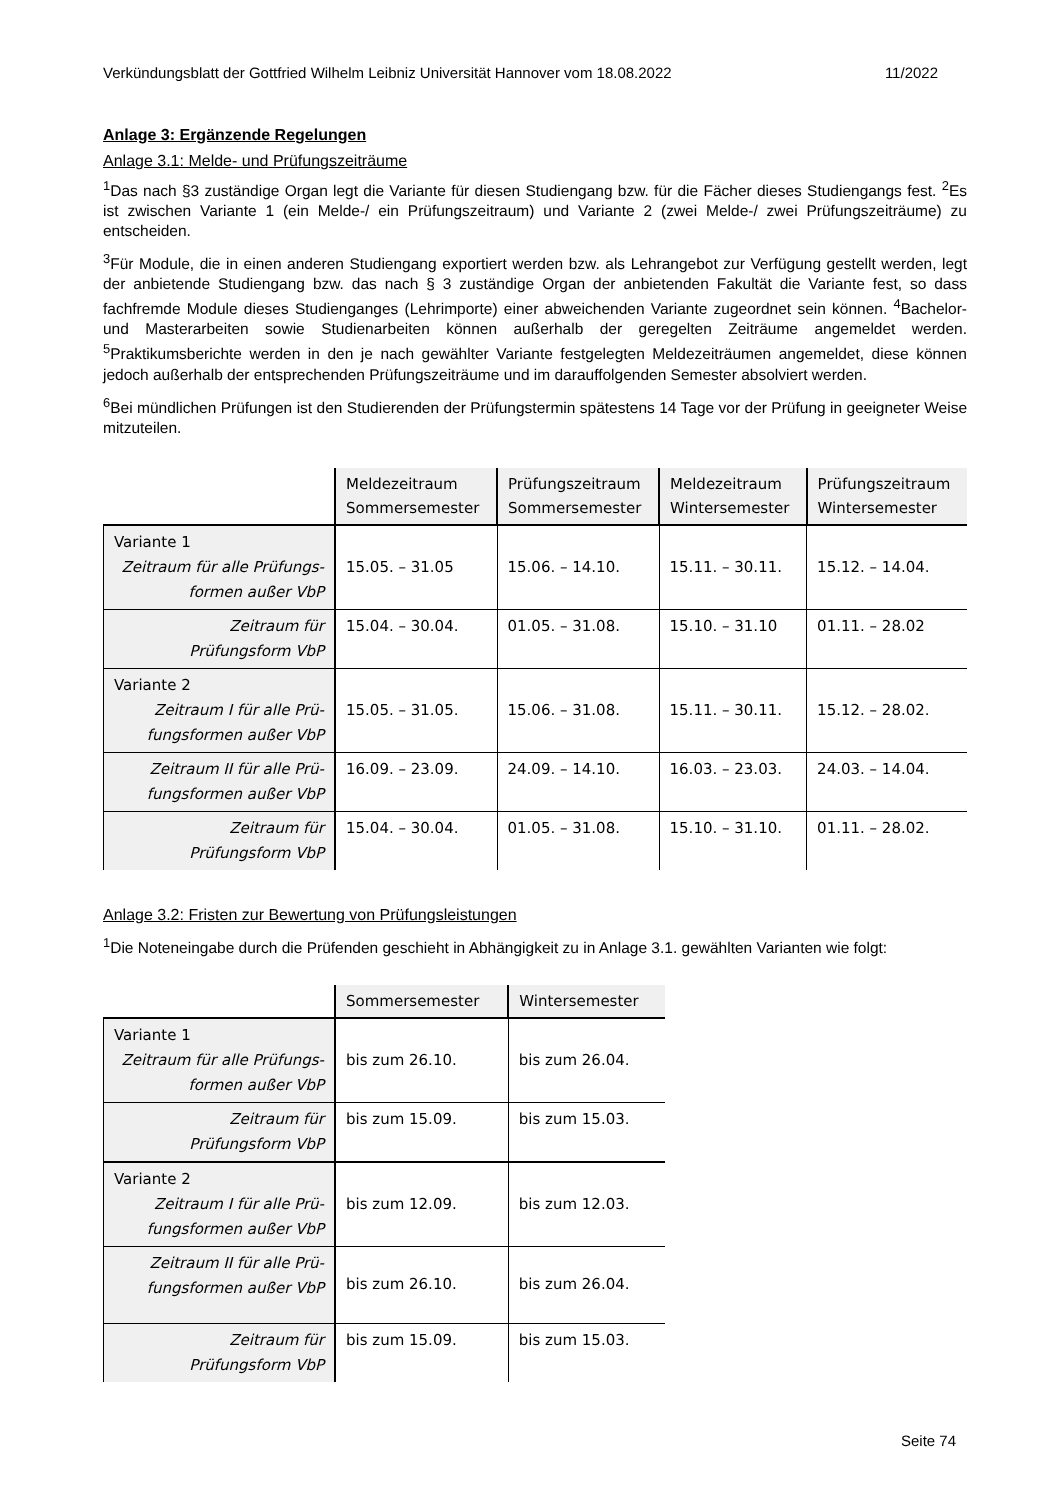Verkündungsblatt der Gottfried Wilhelm Leibniz Universität Hannover vom 18.08.2022 11/2022
Anlage 3: Ergänzende Regelungen
Anlage 3.1: Melde- und Prüfungszeiträume
<sup>1</sup> Das nach §3 zuständige Organ legt die Variante für diesen Studiengang bzw. für die Fächer dieses Studiengangs fest. <sup>2</sup>Es ist zwischen Variante 1 (ein Melde-/ ein Prüfungszeitraum) und Variante 2 (zwei Melde-/ zwei Prüfungszeiträume) zu entscheiden.
<sup>3</sup> Für Module, die in einen anderen Studiengang exportiert werden bzw. als Lehrangebot zur Verfügung gestellt werden, legt der anbietende Studiengang bzw. das nach § 3 zuständige Organ der anbietenden Fakultät die Variante fest, so dass fachfremde Module dieses Studienganges (Lehrimporte) einer abweichenden Variante zugeordnet sein können. <sup>4</sup>Bachelor- und Masterarbeiten sowie Studienarbeiten können außerhalb der geregelten Zeiträume angemeldet werden. <sup>5</sup>Praktikumsberichte werden in den je nach gewählter Variante festgelegten Meldezeiträumen angemeldet, diese können jedoch außerhalb der entsprechenden Prüfungszeiträume und im darauffolgenden Semester absolviert werden.
<sup>6</sup> Bei mündlichen Prüfungen ist den Studierenden der Prüfungstermin spätestens 14 Tage vor der Prüfung in geeigneter Weise mitzuteilen.
| | Meldezeitraum Sommersemester | Prüfungszeitraum Sommersemester | Meldezeitraum Wintersemester | Prüfungszeitraum Wintersemester |
| --- | --- | --- | --- | --- |
| Variante 1 Zeitraum für alle Prüfungs- formen außer VbP | 15.05. – 31.05 | 15.06. – 14.10. | 15.11. – 30.11. | 15.12. – 14.04. |
| Zeitraum für Prüfungsform VbP | 15.04. – 30.04. | 01.05. – 31.08. | 15.10. – 31.10 | 01.11. – 28.02 |
| Variante 2 Zeitraum I für alle Prü- fungsformen außer VbP | 15.05. – 31.05. | 15.06. – 31.08. | 15.11. – 30.11. | 15.12. – 28.02. |
| Zeitraum II für alle Prü- fungsformen außer VbP | 16.09. – 23.09. | 24.09. – 14.10. | 16.03. – 23.03. | 24.03. – 14.04. |
| Zeitraum für Prüfungsform VbP | 15.04. – 30.04. | 01.05. – 31.08. | 15.10. – 31.10. | 01.11. – 28.02. |
Anlage 3.2: Fristen zur Bewertung von Prüfungsleistungen
<sup>1</sup> Die Noteneingabe durch die Prüfenden geschieht in Abhängigkeit zu in Anlage 3.1. gewählten Varianten wie folgt:
| | Sommersemester | Wintersemester |
| --- | --- | --- |
| Variante 1 Zeitraum für alle Prüfungs- formen außer VbP | bis zum 26.10. | bis zum 26.04. |
| Zeitraum für Prüfungsform VbP | bis zum 15.09. | bis zum 15.03. |
| Variante 2 Zeitraum I für alle Prü- fungsformen außer VbP | bis zum 12.09. | bis zum 12.03. |
| Zeitraum II für alle Prü- fungsformen außer VbP | bis zum 26.10. | bis zum 26.04. |
| Zeitraum für Prüfungsform VbP | bis zum 15.09. | bis zum 15.03. |
Seite 74